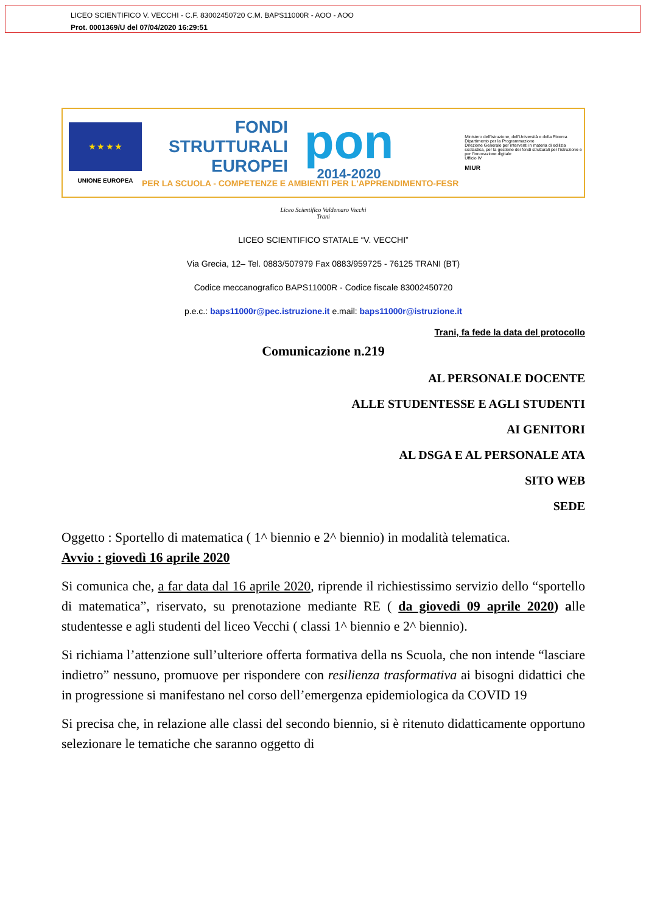LICEO SCIENTIFICO V. VECCHI - C.F. 83002450720 C.M. BAPS11000R - AOO - AOO
Prot. 0001369/U del 07/04/2020 16:29:51
★ ★ ★ ★
UNIONE EUROPEA
FONDI
STRUTTURALI
EUROPEI
pon
2014-2020
PER LA SCUOLA - COMPETENZE E AMBIENTI PER L'APPRENDIMENTO-FESR
Ministero dell'Istruzione, dell'Università e della Ricerca
Dipartimento per la Programmazione
Direzione Generale per interventi in materia di edilizia scolastica, per la gestione dei fondi strutturali per l'istruzione e per l'innovazione digitale
Ufficio IV
MIUR
Liceo Scientifico Valdemaro Vecchi
Trani
LICEO SCIENTIFICO STATALE “V. VECCHI”
Via Grecia, 12– Tel. 0883/507979 Fax 0883/959725 - 76125 TRANI (BT)
Codice meccanografico BAPS11000R - Codice fiscale 83002450720
p.e.c.: baps11000r@pec.istruzione.it e.mail: baps11000r@istruzione.it
Trani, fa fede la data del protocollo
Comunicazione n.219
AL PERSONALE DOCENTE
ALLE STUDENTESSE E AGLI STUDENTI
AI GENITORI
AL DSGA E AL PERSONALE ATA
SITO WEB
SEDE
Oggetto : Sportello di matematica ( 1^ biennio e 2^ biennio) in modalità telematica.
Avvio : giovedì 16 aprile 2020
Si comunica che, a far data dal 16 aprile 2020, riprende il richiestissimo servizio dello “sportello di matematica”, riservato, su prenotazione mediante RE ( da giovedi 09 aprile 2020) alle studentesse e agli studenti del liceo Vecchi ( classi 1^ biennio e 2^ biennio).
Si richiama l’attenzione sull’ulteriore offerta formativa della ns Scuola, che non intende “lasciare indietro” nessuno, promuove per rispondere con resilienza trasformativa ai bisogni didattici che in progressione si manifestano nel corso dell’emergenza epidemiologica da COVID 19
Si precisa che, in relazione alle classi del secondo biennio, si è ritenuto didatticamente opportuno selezionare le tematiche che saranno oggetto di